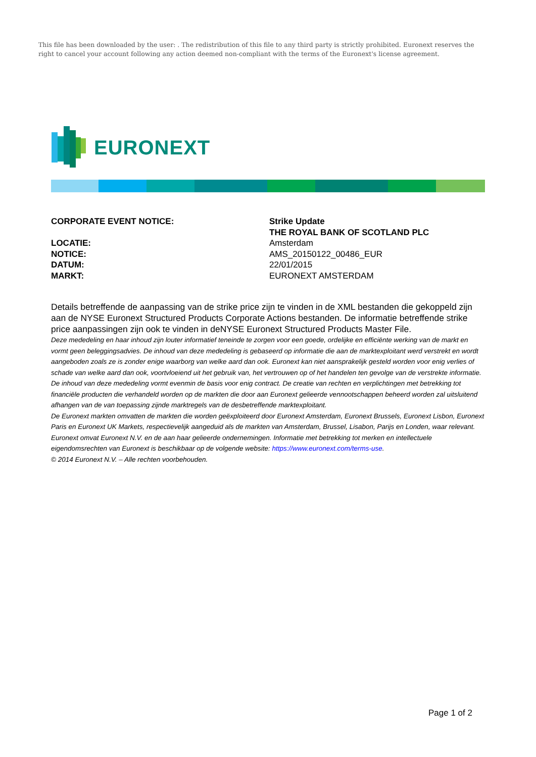This file has been downloaded by the user: . The redistribution of this file to any third party is strictly prohibited. Euronext reserves the right to cancel your account following any action deemed non-compliant with the terms of the Euronext's license agreement.
EURONEXT
CORPORATE EVENT NOTICE: Strike Update
THE ROYAL BANK OF SCOTLAND PLC
LOCATIE: Amsterdam
NOTICE: AMS_20150122_00486_EUR
DATUM: 22/01/2015
MARKT: EURONEXT AMSTERDAM
Details betreffende de aanpassing van de strike price zijn te vinden in de XML bestanden die gekoppeld zijn aan de NYSE Euronext Structured Products Corporate Actions bestanden. De informatie betreffende strike price aanpassingen zijn ook te vinden in deNYSE Euronext Structured Products Master File.
Deze mededeling en haar inhoud zijn louter informatief teneinde te zorgen voor een goede, ordelijke en efficiënte werking van de markt en vormt geen beleggingsadvies. De inhoud van deze mededeling is gebaseerd op informatie die aan de marktexploitant werd verstrekt en wordt aangeboden zoals ze is zonder enige waarborg van welke aard dan ook. Euronext kan niet aansprakelijk gesteld worden voor enig verlies of schade van welke aard dan ook, voortvloeiend uit het gebruik van, het vertrouwen op of het handelen ten gevolge van de verstrekte informatie. De inhoud van deze mededeling vormt evenmin de basis voor enig contract. De creatie van rechten en verplichtingen met betrekking tot financiële producten die verhandeld worden op de markten die door aan Euronext gelieerde vennootschappen beheerd worden zal uitsluitend afhangen van de van toepassing zijnde marktregels van de desbetreffende marktexploitant.
De Euronext markten omvatten de markten die worden geëxploiteerd door Euronext Amsterdam, Euronext Brussels, Euronext Lisbon, Euronext Paris en Euronext UK Markets, respectievelijk aangeduid als de markten van Amsterdam, Brussel, Lisabon, Parijs en Londen, waar relevant.
Euronext omvat Euronext N.V. en de aan haar gelieerde ondernemingen. Informatie met betrekking tot merken en intellectuele eigendomsrechten van Euronext is beschikbaar op de volgende website: https://www.euronext.com/terms-use.
© 2014 Euronext N.V. – Alle rechten voorbehouden.
Page 1 of 2